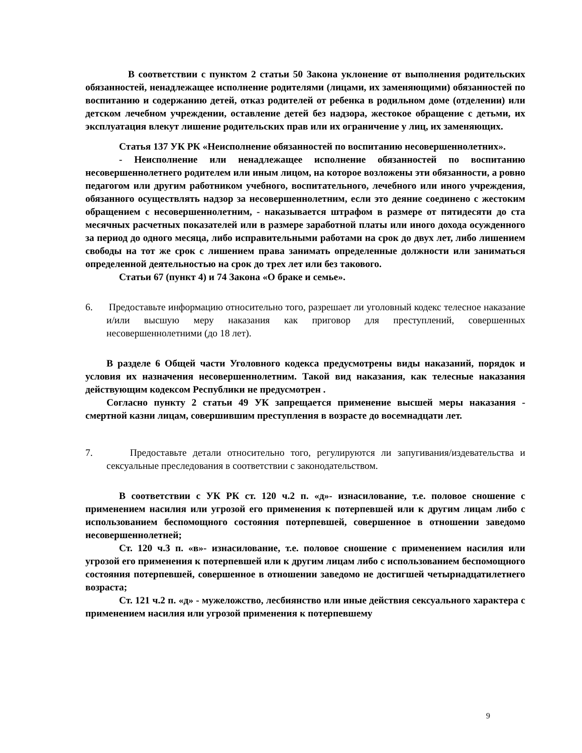В соответствии с пунктом 2 статьи 50 Закона уклонение от выполнения родительских обязанностей, ненадлежащее исполнение родителями (лицами, их заменяющими) обязанностей по воспитанию и содержанию детей, отказ родителей от ребенка в родильном доме (отделении) или детском лечебном учреждении, оставление детей без надзора, жестокое обращение с детьми, их эксплуатация влекут лишение родительских прав или их ограничение у лиц, их заменяющих.
Статья 137 УК РК «Неисполнение обязанностей по воспитанию несовершеннолетних».
- Неисполнение или ненадлежащее исполнение обязанностей по воспитанию несовершеннолетнего родителем или иным лицом, на которое возложены эти обязанности, а ровно педагогом или другим работником учебного, воспитательного, лечебного или иного учреждения, обязанного осуществлять надзор за несовершеннолетним, если это деяние соединено с жестоким обращением с несовершеннолетним, - наказывается штрафом в размере от пятидесяти до ста месячных расчетных показателей или в размере заработной платы или иного дохода осужденного за период до одного месяца, либо исправительными работами на срок до двух лет, либо лишением свободы на тот же срок с лишением права занимать определенные должности или заниматься определенной деятельностью на срок до трех лет или без такового.
Статьи 67 (пункт 4) и 74 Закона «О браке и семье».
6. Предоставьте информацию относительно того, разрешает ли уголовный кодекс телесное наказание и/или высшую меру наказания как приговор для преступлений, совершенных несовершеннолетними (до 18 лет).
В разделе 6 Общей части Уголовного кодекса предусмотрены виды наказаний, порядок и условия их назначения несовершеннолетним. Такой вид наказания, как телесные наказания действующим кодексом Республики не предусмотрен .
Согласно пункту 2 статьи 49 УК запрещается применение высшей меры наказания - смертной казни лицам, совершившим преступления в возрасте до восемнадцати лет.
7. Предоставьте детали относительно того, регулируются ли запугивания/издевательства и сексуальные преследования в соответствии с законодательством.
В соответствии с УК РК ст. 120 ч.2 п. «д»- изнасилование, т.е. половое сношение с применением насилия или угрозой его применения к потерпевшей или к другим лицам либо с использованием беспомощного состояния потерпевшей, совершенное в отношении заведомо несовершеннолетней;
Ст. 120 ч.3 п. «в»- изнасилование, т.е. половое сношение с применением насилия или угрозой его применения к потерпевшей или к другим лицам либо с использованием беспомощного состояния потерпевшей, совершенное в отношении заведомо не достигшей четырнадцатилетнего возраста;
Ст. 121 ч.2 п. «д» - мужеложство, лесбиянство или иные действия сексуального характера с применением насилия или угрозой применения к потерпевшему
9